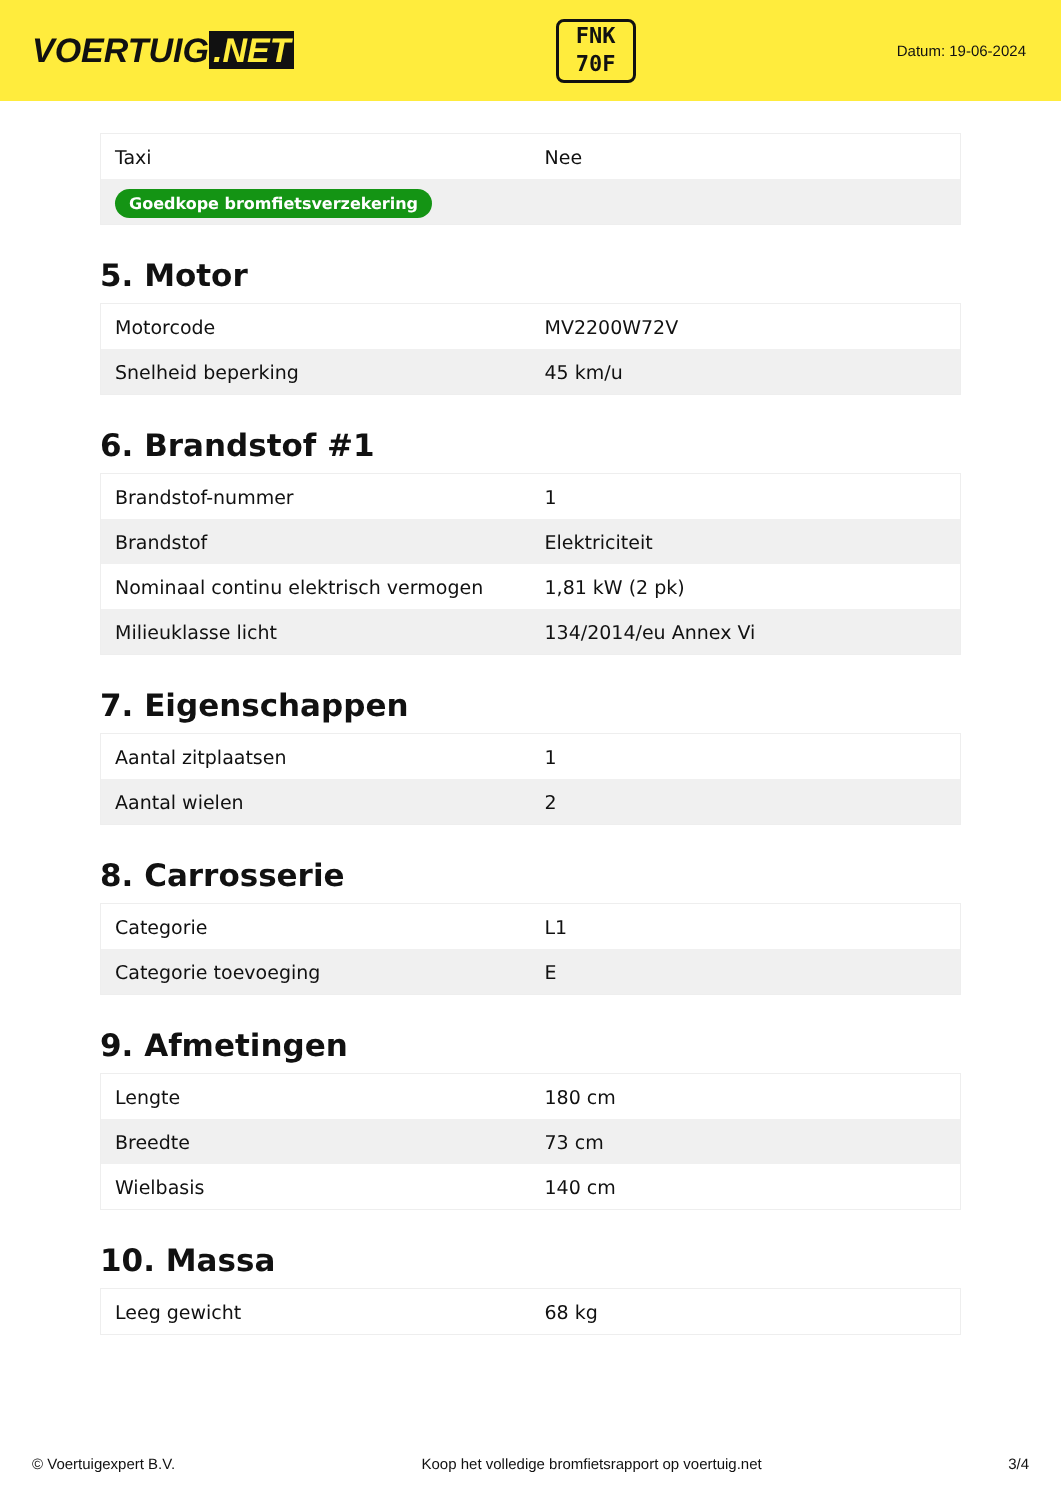VOERTUIG.NET
FNK
70F
Datum: 19-06-2024
| Taxi | Nee |
| Goedkope bromfietsverzekering | |
5. Motor
| Motorcode | MV2200W72V |
| Snelheid beperking | 45 km/u |
6. Brandstof #1
| Brandstof-nummer | 1 |
| Brandstof | Elektriciteit |
| Nominaal continu elektrisch vermogen | 1,81 kW (2 pk) |
| Milieuklasse licht | 134/2014/eu Annex Vi |
7. Eigenschappen
| Aantal zitplaatsen | 1 |
| Aantal wielen | 2 |
8. Carrosserie
| Categorie | L1 |
| Categorie toevoeging | E |
9. Afmetingen
| Lengte | 180 cm |
| Breedte | 73 cm |
| Wielbasis | 140 cm |
10. Massa
| Leeg gewicht | 68 kg |
© Voertuigexpert B.V. Koop het volledige bromfietsrapport op voertuig.net 3/4